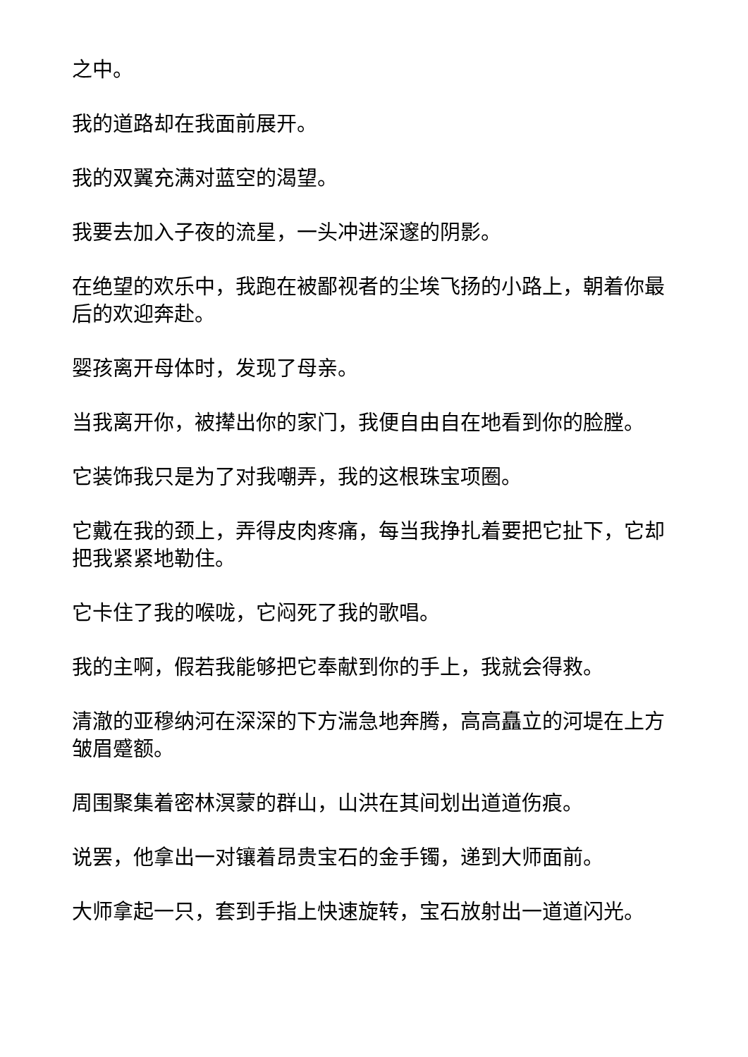之中。
我的道路却在我面前展开。
我的双翼充满对蓝空的渴望。
我要去加入子夜的流星，一头冲进深邃的阴影。
在绝望的欢乐中，我跑在被鄙视者的尘埃飞扬的小路上，朝着你最后的欢迎奔赴。
婴孩离开母体时，发现了母亲。
当我离开你，被撵出你的家门，我便自由自在地看到你的脸膛。
它装饰我只是为了对我嘲弄，我的这根珠宝项圈。
它戴在我的颈上，弄得皮肉疼痛，每当我挣扎着要把它扯下，它却把我紧紧地勒住。
它卡住了我的喉咙，它闷死了我的歌唱。
我的主啊，假若我能够把它奉献到你的手上，我就会得救。
清澈的亚穆纳河在深深的下方湍急地奔腾，高高矗立的河堤在上方皱眉蹙额。
周围聚集着密林溟蒙的群山，山洪在其间划出道道伤痕。
说罢，他拿出一对镶着昂贵宝石的金手镯，递到大师面前。
大师拿起一只，套到手指上快速旋转，宝石放射出一道道闪光。